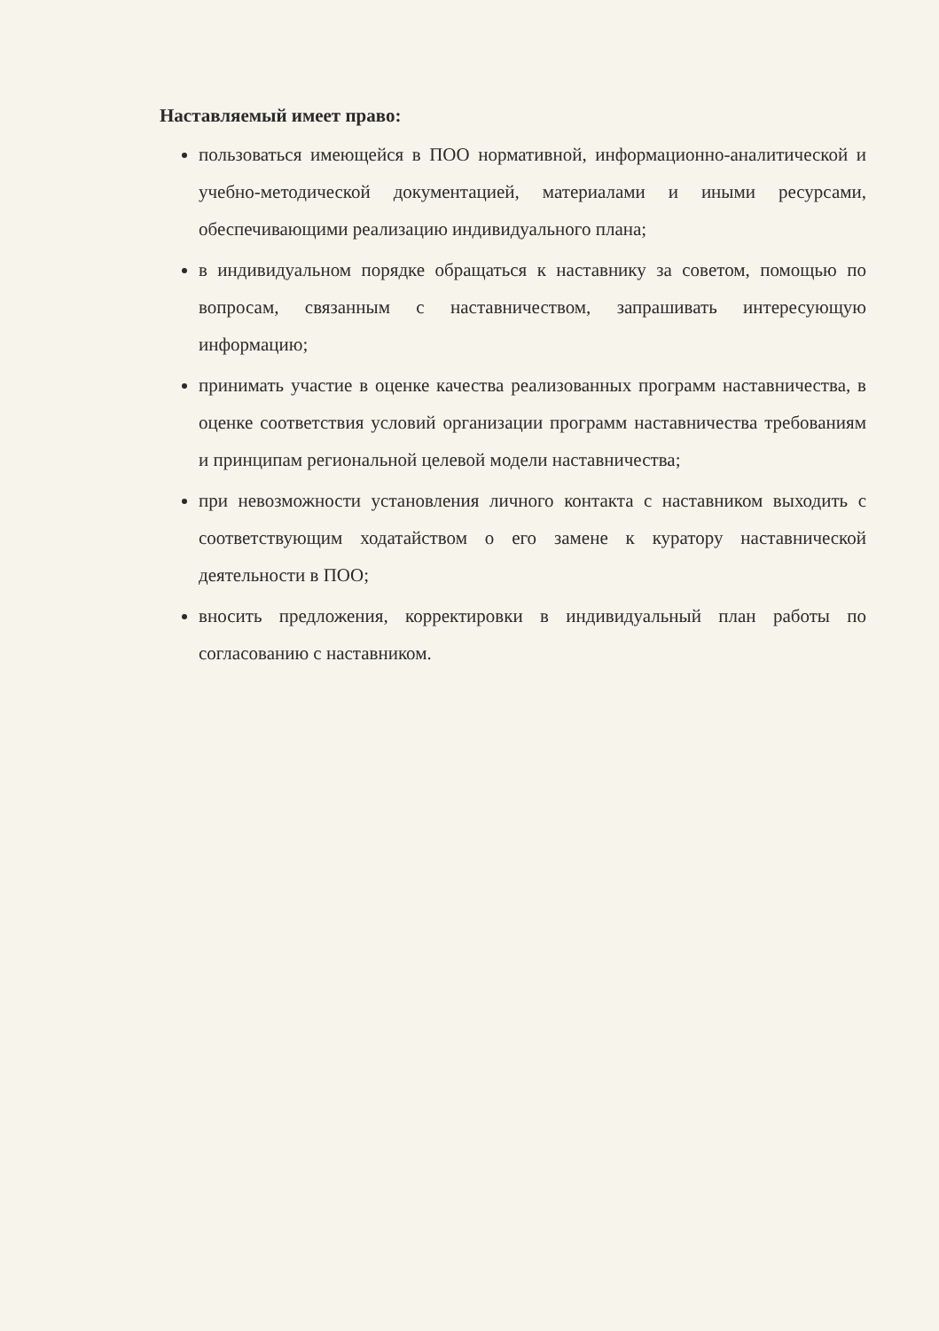Наставляемый имеет право:
пользоваться имеющейся в ПОО нормативной, информационно-аналитической и учебно-методической документацией, материалами и иными ресурсами, обеспечивающими реализацию индивидуального плана;
в индивидуальном порядке обращаться к наставнику за советом, помощью по вопросам, связанным с наставничеством, запрашивать интересующую информацию;
принимать участие в оценке качества реализованных программ наставничества, в оценке соответствия условий организации программ наставничества требованиям и принципам региональной целевой модели наставничества;
при невозможности установления личного контакта с наставником выходить с соответствующим ходатайством о его замене к куратору наставнической деятельности в ПОО;
вносить предложения, корректировки в индивидуальный план работы по согласованию с наставником.